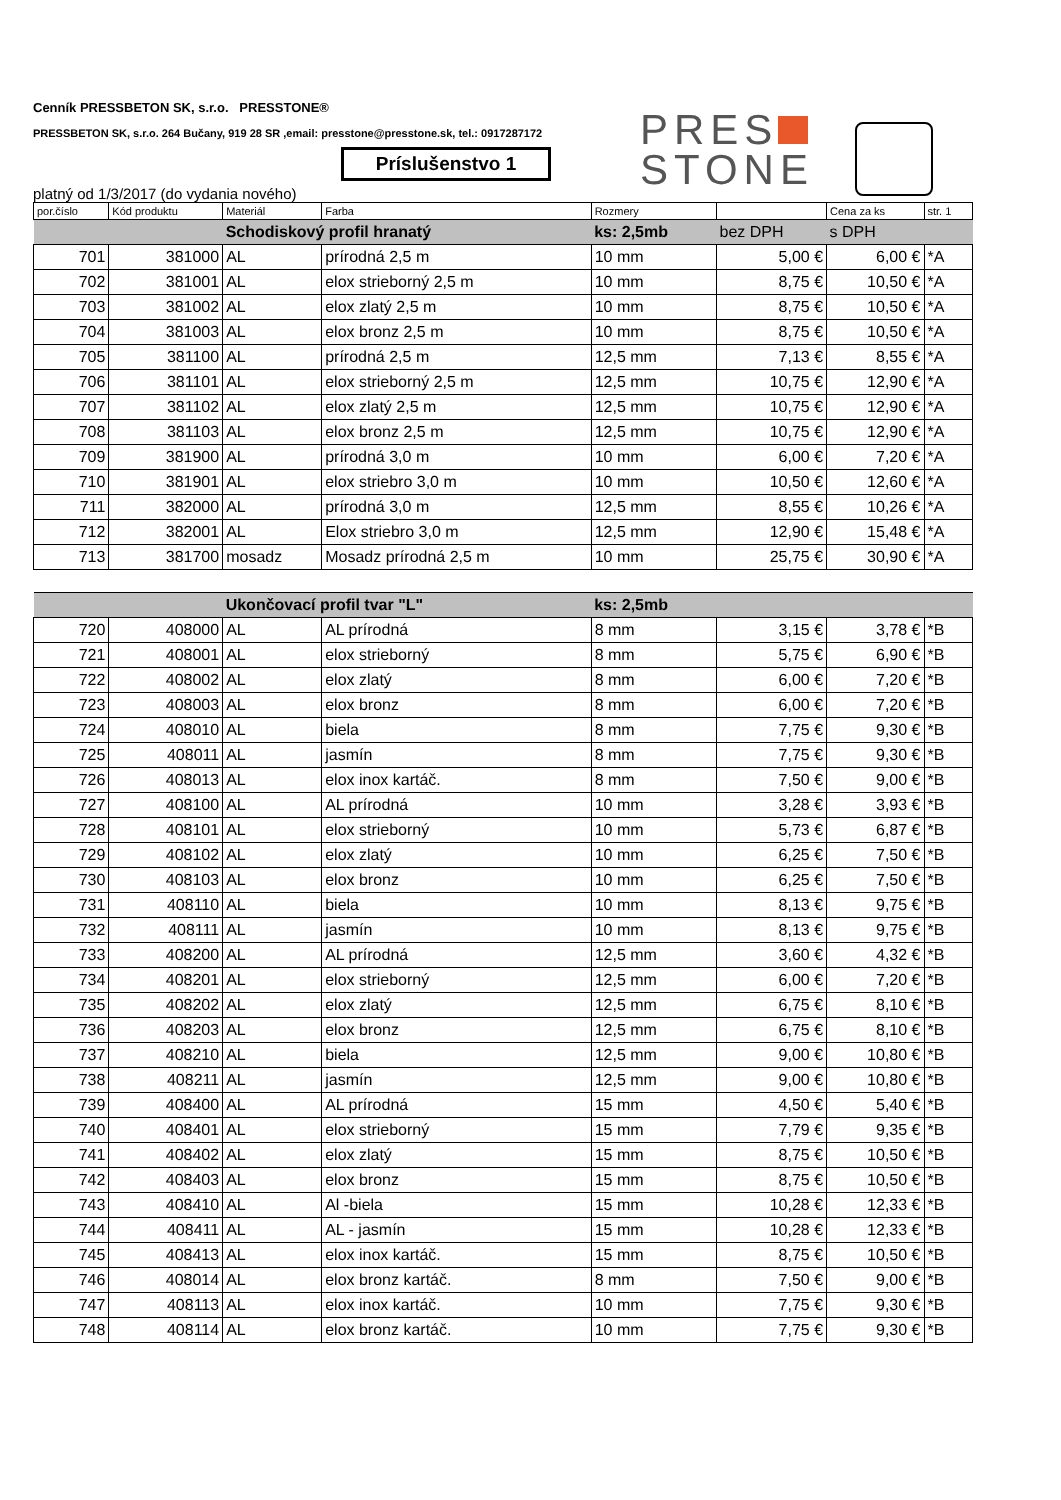Cenník PRESSBETON SK, s.r.o. PRESSTONE®
PRESSBETON SK, s.r.o. 264 Bučany, 919 28 SR ,email: presstone@presstone.sk, tel.: 0917287172
Príslušenstvo 1
PRES
STONE
platný od 1/3/2017 (do vydania nového)
| por.číslo | Kód produktu | Materiál | Farba | Rozmery | | Cena za ks | str. 1 |
| | | Schodiskový profil hranatý | | ks: 2,5mb | bez DPH | s DPH | |
| 701 | 381000 | AL | prírodná 2,5 m | 10 mm | 5,00 € | 6,00 € | *A |
| 702 | 381001 | AL | elox strieborný 2,5 m | 10 mm | 8,75 € | 10,50 € | *A |
| 703 | 381002 | AL | elox zlatý 2,5 m | 10 mm | 8,75 € | 10,50 € | *A |
| 704 | 381003 | AL | elox bronz 2,5 m | 10 mm | 8,75 € | 10,50 € | *A |
| 705 | 381100 | AL | prírodná 2,5 m | 12,5 mm | 7,13 € | 8,55 € | *A |
| 706 | 381101 | AL | elox strieborný 2,5 m | 12,5 mm | 10,75 € | 12,90 € | *A |
| 707 | 381102 | AL | elox zlatý 2,5 m | 12,5 mm | 10,75 € | 12,90 € | *A |
| 708 | 381103 | AL | elox bronz 2,5 m | 12,5 mm | 10,75 € | 12,90 € | *A |
| 709 | 381900 | AL | prírodná 3,0 m | 10 mm | 6,00 € | 7,20 € | *A |
| 710 | 381901 | AL | elox striebro 3,0 m | 10 mm | 10,50 € | 12,60 € | *A |
| 711 | 382000 | AL | prírodná 3,0 m | 12,5 mm | 8,55 € | 10,26 € | *A |
| 712 | 382001 | AL | Elox striebro 3,0 m | 12,5 mm | 12,90 € | 15,48 € | *A |
| 713 | 381700 | mosadz | Mosadz prírodná 2,5 m | 10 mm | 25,75 € | 30,90 € | *A |
| | | Ukončovací profil tvar "L" | | ks: 2,5mb | | | |
| 720 | 408000 | AL | AL prírodná | 8 mm | 3,15 € | 3,78 € | *B |
| 721 | 408001 | AL | elox strieborný | 8 mm | 5,75 € | 6,90 € | *B |
| 722 | 408002 | AL | elox zlatý | 8 mm | 6,00 € | 7,20 € | *B |
| 723 | 408003 | AL | elox bronz | 8 mm | 6,00 € | 7,20 € | *B |
| 724 | 408010 | AL | biela | 8 mm | 7,75 € | 9,30 € | *B |
| 725 | 408011 | AL | jasmín | 8 mm | 7,75 € | 9,30 € | *B |
| 726 | 408013 | AL | elox inox kartáč. | 8 mm | 7,50 € | 9,00 € | *B |
| 727 | 408100 | AL | AL prírodná | 10 mm | 3,28 € | 3,93 € | *B |
| 728 | 408101 | AL | elox strieborný | 10 mm | 5,73 € | 6,87 € | *B |
| 729 | 408102 | AL | elox zlatý | 10 mm | 6,25 € | 7,50 € | *B |
| 730 | 408103 | AL | elox bronz | 10 mm | 6,25 € | 7,50 € | *B |
| 731 | 408110 | AL | biela | 10 mm | 8,13 € | 9,75 € | *B |
| 732 | 408111 | AL | jasmín | 10 mm | 8,13 € | 9,75 € | *B |
| 733 | 408200 | AL | AL prírodná | 12,5 mm | 3,60 € | 4,32 € | *B |
| 734 | 408201 | AL | elox strieborný | 12,5 mm | 6,00 € | 7,20 € | *B |
| 735 | 408202 | AL | elox zlatý | 12,5 mm | 6,75 € | 8,10 € | *B |
| 736 | 408203 | AL | elox bronz | 12,5 mm | 6,75 € | 8,10 € | *B |
| 737 | 408210 | AL | biela | 12,5 mm | 9,00 € | 10,80 € | *B |
| 738 | 408211 | AL | jasmín | 12,5 mm | 9,00 € | 10,80 € | *B |
| 739 | 408400 | AL | AL prírodná | 15 mm | 4,50 € | 5,40 € | *B |
| 740 | 408401 | AL | elox strieborný | 15 mm | 7,79 € | 9,35 € | *B |
| 741 | 408402 | AL | elox zlatý | 15 mm | 8,75 € | 10,50 € | *B |
| 742 | 408403 | AL | elox bronz | 15 mm | 8,75 € | 10,50 € | *B |
| 743 | 408410 | AL | Al -biela | 15 mm | 10,28 € | 12,33 € | *B |
| 744 | 408411 | AL | AL - jasmín | 15 mm | 10,28 € | 12,33 € | *B |
| 745 | 408413 | AL | elox inox kartáč. | 15 mm | 8,75 € | 10,50 € | *B |
| 746 | 408014 | AL | elox bronz kartáč. | 8 mm | 7,50 € | 9,00 € | *B |
| 747 | 408113 | AL | elox inox kartáč. | 10 mm | 7,75 € | 9,30 € | *B |
| 748 | 408114 | AL | elox bronz kartáč. | 10 mm | 7,75 € | 9,30 € | *B |